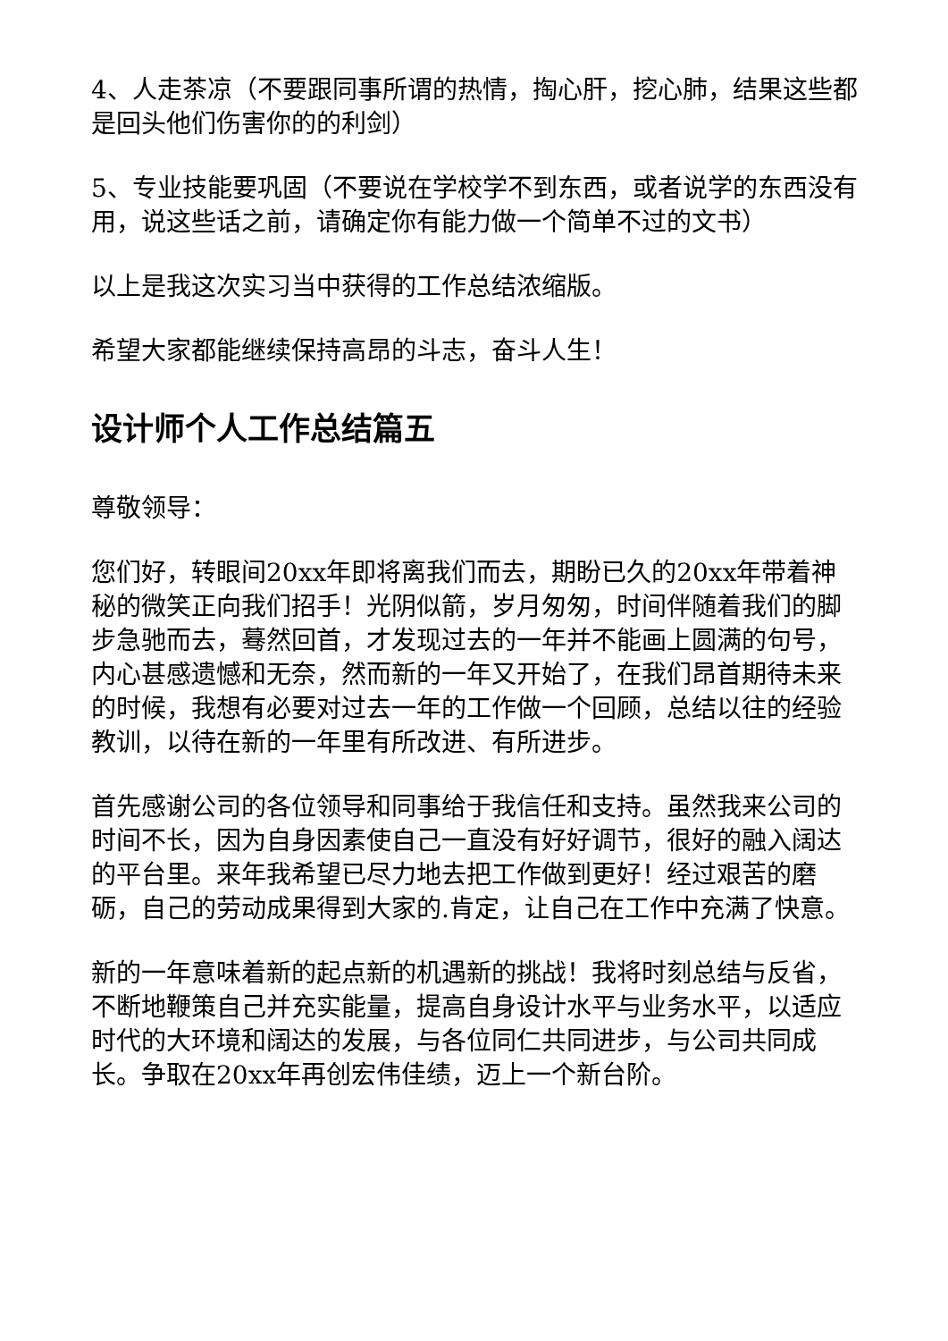4、人走茶凉（不要跟同事所谓的热情，掏心肝，挖心肺，结果这些都是回头他们伤害你的的利剑）
5、专业技能要巩固（不要说在学校学不到东西，或者说学的东西没有用，说这些话之前，请确定你有能力做一个简单不过的文书）
以上是我这次实习当中获得的工作总结浓缩版。
希望大家都能继续保持高昂的斗志，奋斗人生！
设计师个人工作总结篇五
尊敬领导：
您们好，转眼间20xx年即将离我们而去，期盼已久的20xx年带着神秘的微笑正向我们招手！光阴似箭，岁月匆匆，时间伴随着我们的脚步急驰而去，蓦然回首，才发现过去的一年并不能画上圆满的句号，内心甚感遗憾和无奈，然而新的一年又开始了，在我们昂首期待未来的时候，我想有必要对过去一年的工作做一个回顾，总结以往的经验教训，以待在新的一年里有所改进、有所进步。
首先感谢公司的各位领导和同事给于我信任和支持。虽然我来公司的时间不长，因为自身因素使自己一直没有好好调节，很好的融入阔达的平台里。来年我希望已尽力地去把工作做到更好！经过艰苦的磨砺，自己的劳动成果得到大家的.肯定，让自己在工作中充满了快意。
新的一年意味着新的起点新的机遇新的挑战！我将时刻总结与反省，不断地鞭策自己并充实能量，提高自身设计水平与业务水平，以适应时代的大环境和阔达的发展，与各位同仁共同进步，与公司共同成长。争取在20xx年再创宏伟佳绩，迈上一个新台阶。